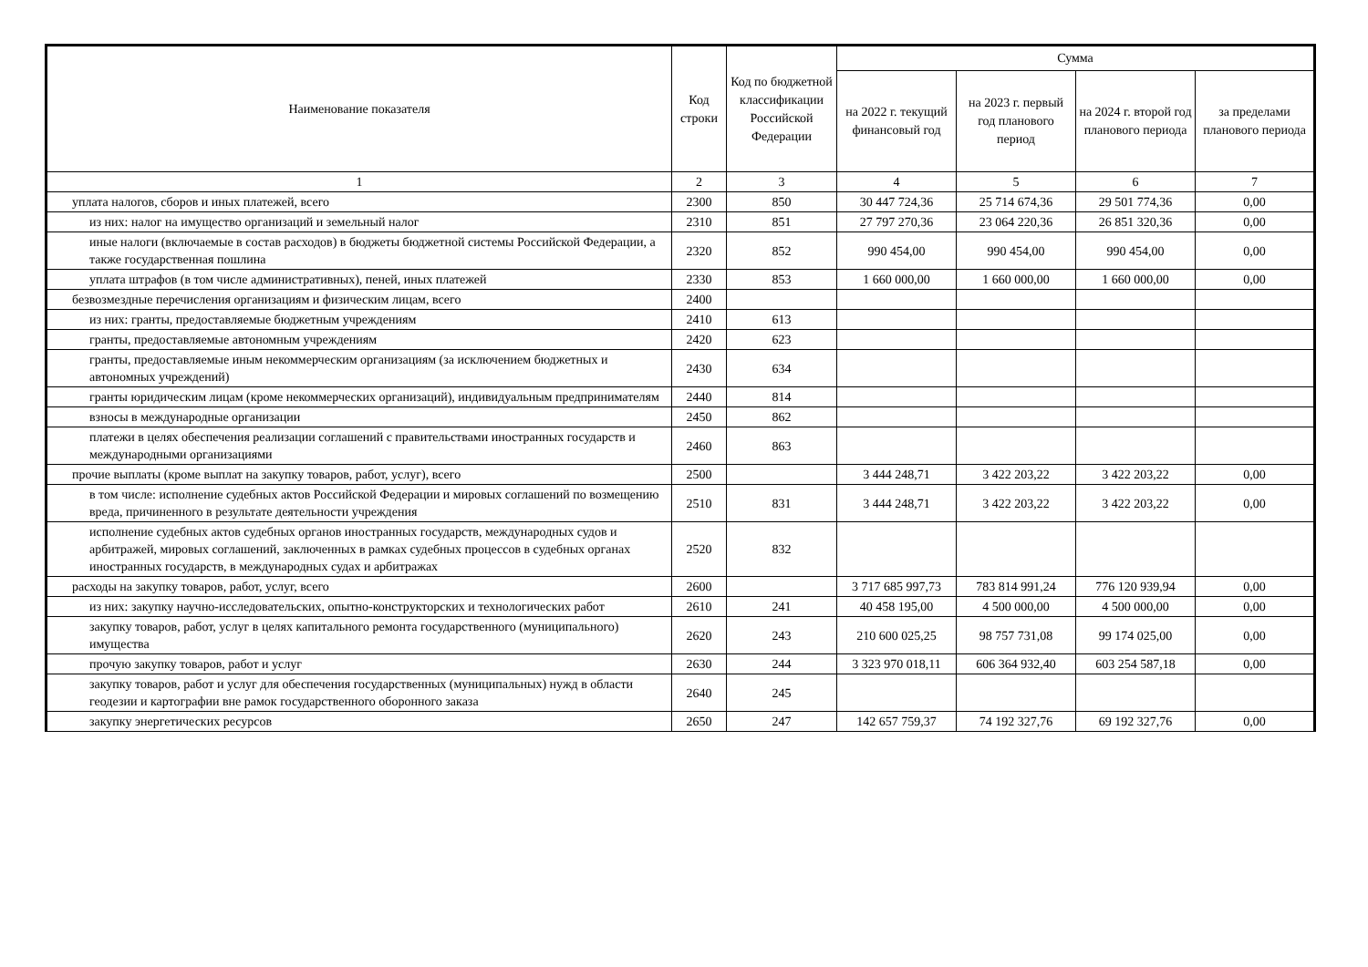| Наименование показателя | Код строки | Код по бюджетной классификации Российской Федерации | Сумма | | | |
| --- | --- | --- | --- | --- | --- | --- |
| | | | на 2022 г. текущий финансовый год | на 2023 г. первый год планового период | на 2024 г. второй год планового периода | за пределами планового периода |
| 1 | 2 | 3 | 4 | 5 | 6 | 7 |
| уплата налогов, сборов и иных платежей, всего | 2300 | 850 | 30 447 724,36 | 25 714 674,36 | 29 501 774,36 | 0,00 |
| из них: налог на имущество организаций и земельный налог | 2310 | 851 | 27 797 270,36 | 23 064 220,36 | 26 851 320,36 | 0,00 |
| иные налоги (включаемые в состав расходов) в бюджеты бюджетной системы Российской Федерации, а также государственная пошлина | 2320 | 852 | 990 454,00 | 990 454,00 | 990 454,00 | 0,00 |
| уплата штрафов (в том числе административных), пеней, иных платежей | 2330 | 853 | 1 660 000,00 | 1 660 000,00 | 1 660 000,00 | 0,00 |
| безвозмездные перечисления организациям и физическим лицам, всего | 2400 | | | | | |
| из них: гранты, предоставляемые бюджетным учреждениям | 2410 | 613 | | | | |
| гранты, предоставляемые автономным учреждениям | 2420 | 623 | | | | |
| гранты, предоставляемые иным некоммерческим организациям (за исключением бюджетных и автономных учреждений) | 2430 | 634 | | | | |
| гранты юридическим лицам (кроме некоммерческих организаций), индивидуальным предпринимателям | 2440 | 814 | | | | |
| взносы в международные организации | 2450 | 862 | | | | |
| платежи в целях обеспечения реализации соглашений с правительствами иностранных государств и международными организациями | 2460 | 863 | | | | |
| прочие выплаты (кроме выплат на закупку товаров, работ, услуг), всего | 2500 | | 3 444 248,71 | 3 422 203,22 | 3 422 203,22 | 0,00 |
| в том числе: исполнение судебных актов Российской Федерации и мировых соглашений по возмещению вреда, причиненного в результате деятельности учреждения | 2510 | 831 | 3 444 248,71 | 3 422 203,22 | 3 422 203,22 | 0,00 |
| исполнение судебных актов судебных органов иностранных государств, международных судов и арбитражей, мировых соглашений, заключенных в рамках судебных процессов в судебных органах иностранных государств, в международных судах и арбитражах | 2520 | 832 | | | | |
| расходы на закупку товаров, работ, услуг, всего | 2600 | | 3 717 685 997,73 | 783 814 991,24 | 776 120 939,94 | 0,00 |
| из них: закупку научно-исследовательских, опытно-конструкторских и технологических работ | 2610 | 241 | 40 458 195,00 | 4 500 000,00 | 4 500 000,00 | 0,00 |
| закупку товаров, работ, услуг в целях капитального ремонта государственного (муниципального) имущества | 2620 | 243 | 210 600 025,25 | 98 757 731,08 | 99 174 025,00 | 0,00 |
| прочую закупку товаров, работ и услуг | 2630 | 244 | 3 323 970 018,11 | 606 364 932,40 | 603 254 587,18 | 0,00 |
| закупку товаров, работ и услуг для обеспечения государственных (муниципальных) нужд в области геодезии и картографии вне рамок государственного оборонного заказа | 2640 | 245 | | | | |
| закупку энергетических ресурсов | 2650 | 247 | 142 657 759,37 | 74 192 327,76 | 69 192 327,76 | 0,00 |